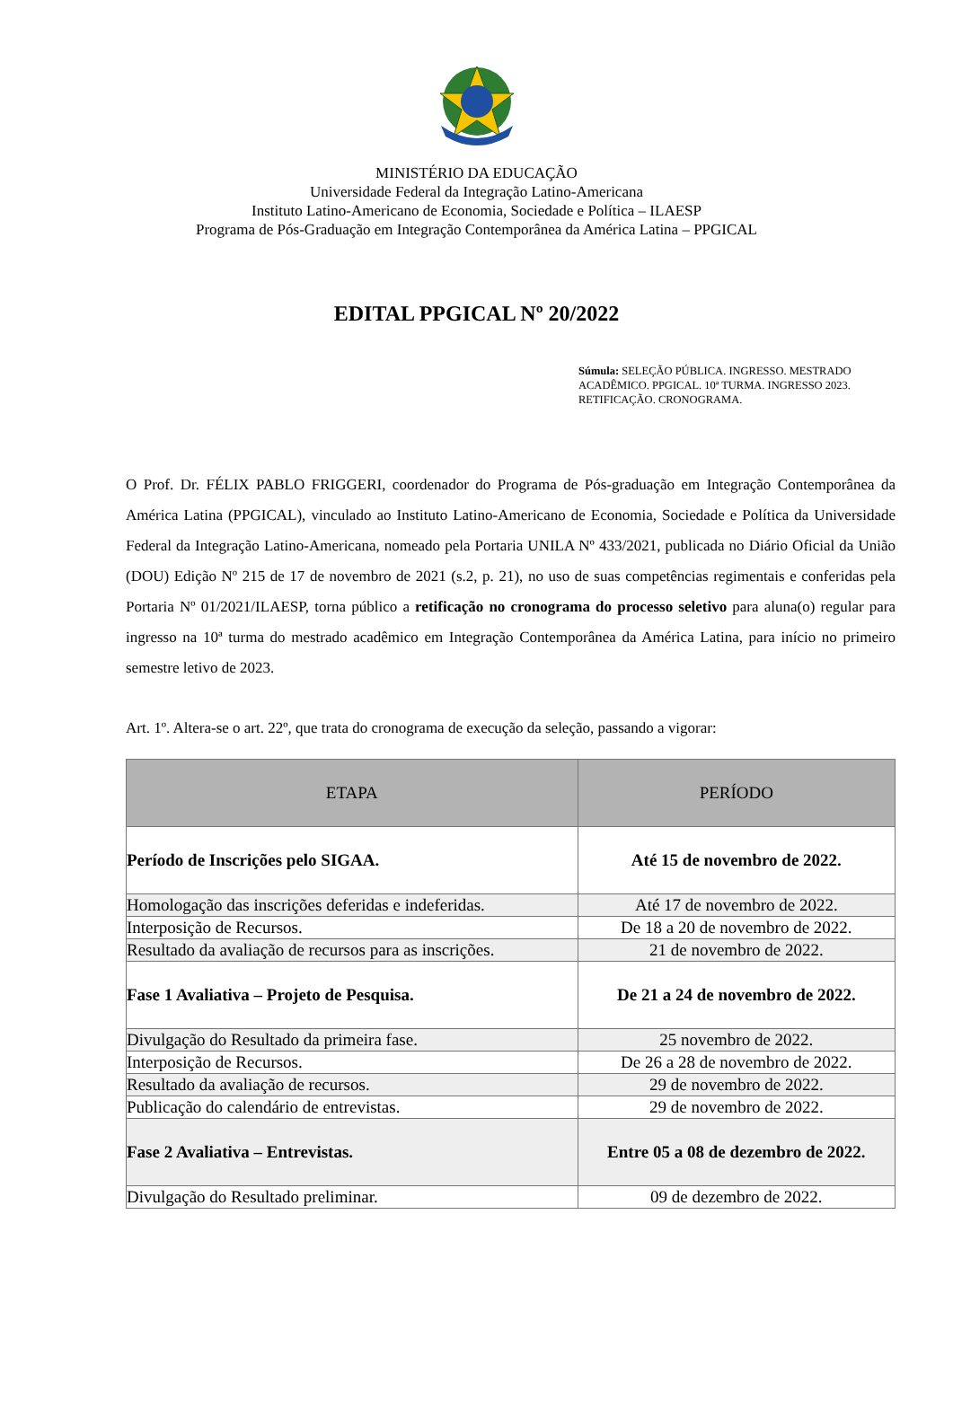MINISTÉRIO DA EDUCAÇÃO
Universidade Federal da Integração Latino-Americana
Instituto Latino-Americano de Economia, Sociedade e Política – ILAESP
Programa de Pós-Graduação em Integração Contemporânea da América Latina – PPGICAL
EDITAL PPGICAL Nº 20/2022
Súmula: SELEÇÃO PÚBLICA. INGRESSO. MESTRADO ACADÊMICO. PPGICAL. 10ª TURMA. INGRESSO 2023. RETIFICAÇÃO. CRONOGRAMA.
O Prof. Dr. FÉLIX PABLO FRIGGERI, coordenador do Programa de Pós-graduação em Integração Contemporânea da América Latina (PPGICAL), vinculado ao Instituto Latino-Americano de Economia, Sociedade e Política da Universidade Federal da Integração Latino-Americana, nomeado pela Portaria UNILA Nº 433/2021, publicada no Diário Oficial da União (DOU) Edição Nº 215 de 17 de novembro de 2021 (s.2, p. 21), no uso de suas competências regimentais e conferidas pela Portaria Nº 01/2021/ILAESP, torna público a retificação no cronograma do processo seletivo para aluna(o) regular para ingresso na 10ª turma do mestrado acadêmico em Integração Contemporânea da América Latina, para início no primeiro semestre letivo de 2023.
Art. 1º. Altera-se o art. 22º, que trata do cronograma de execução da seleção, passando a vigorar:
| ETAPA | PERÍODO |
| --- | --- |
| Período de Inscrições pelo SIGAA. | Até 15 de novembro de 2022. |
| Homologação das inscrições deferidas e indeferidas. | Até 17 de novembro de 2022. |
| Interposição de Recursos. | De 18 a 20 de novembro de 2022. |
| Resultado da avaliação de recursos para as inscrições. | 21 de novembro de 2022. |
| Fase 1 Avaliativa – Projeto de Pesquisa. | De 21 a 24 de novembro de 2022. |
| Divulgação do Resultado da primeira fase. | 25 novembro de 2022. |
| Interposição de Recursos. | De 26 a 28 de novembro de 2022. |
| Resultado da avaliação de recursos. | 29 de novembro de 2022. |
| Publicação do calendário de entrevistas. | 29 de novembro de 2022. |
| Fase 2 Avaliativa – Entrevistas. | Entre 05 a 08 de dezembro de 2022. |
| Divulgação do Resultado preliminar. | 09 de dezembro de 2022. |